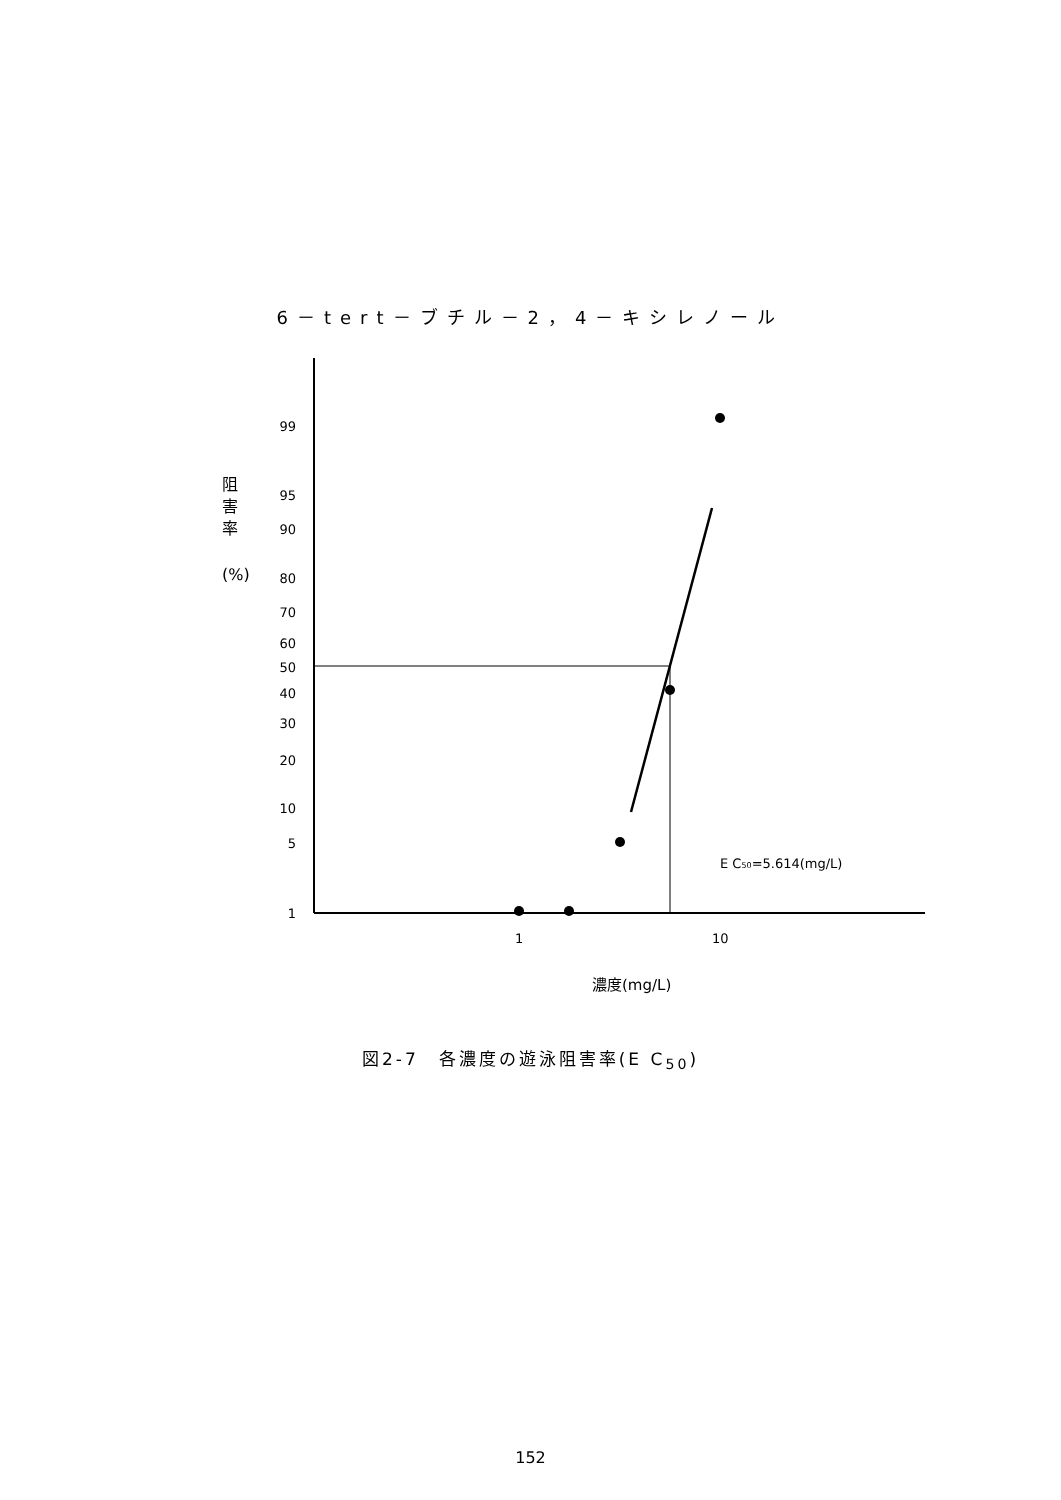6－tert－ブチル－2，4－キシレノール
99
95
90
80
70
60
50
40
30
20
10
5
1
阻
害
率
(%)
1
10
E C50=5.614(mg/L)
濃度(mg/L)
図2-7　各濃度の遊泳阻害率(E C<sub>50</sub>)
152